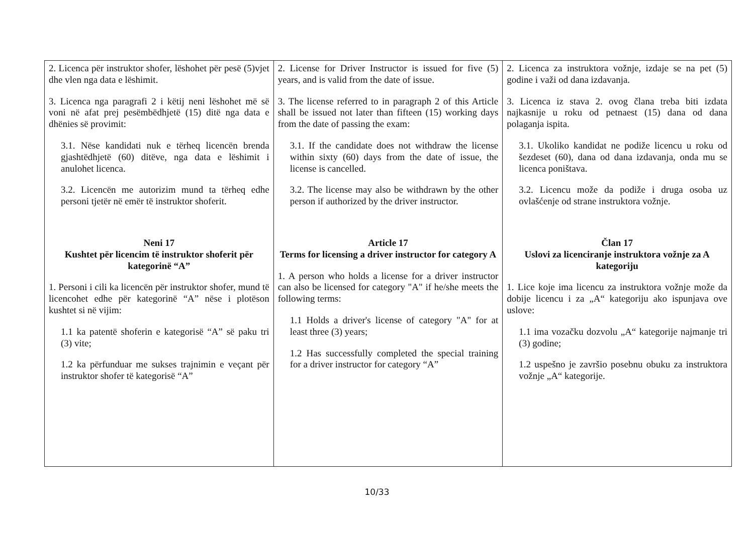| 2. Licenca për instruktor shofer, lëshohet për pesë (5)vjet dhe vlen nga data e lëshimit. 3. Licenca nga paragrafi 2 i këtij neni lëshohet më së voni në afat prej pesëmbëdhjetë (15) ditë nga data e dhënies së provimit: 3.1. Nëse kandidati nuk e tërheq licencën brenda gjashtëdhjetë (60) ditëve, nga data e lëshimit i anulohet licenca. 3.2. Licencën me autorizim mund ta tërheq edhe personi tjetër në emër të instruktor shoferit. Neni 17 Kushtet për licencim të instruktor shoferit për kategorinë “A” 1. Personi i cili ka licencën për instruktor shofer, mund të licencohet edhe për kategorinë “A” nëse i plotëson kushtet si në vijim: 1.1 ka patentë shoferin e kategorisë “A” së paku tri (3) vite; 1.2 ka përfunduar me sukses trajnimin e veçant për instruktor shofer të kategorisë “A” | 2. License for Driver Instructor is issued for five (5) years, and is valid from the date of issue. 3. The license referred to in paragraph 2 of this Article shall be issued not later than fifteen (15) working days from the date of passing the exam: 3.1. If the candidate does not withdraw the license within sixty (60) days from the date of issue, the license is cancelled. 3.2. The license may also be withdrawn by the other person if authorized by the driver instructor. Article 17 Terms for licensing a driver instructor for category A 1. A person who holds a license for a driver instructor can also be licensed for category "A" if he/she meets the following terms: 1.1 Holds a driver's license of category "A" for at least three (3) years; 1.2 Has successfully completed the special training for a driver instructor for category “A” | 2. Licenca za instruktora vožnje, izdaje se na pet (5) godine i važi od dana izdavanja. 3. Licenca iz stava 2. ovog člana treba biti izdata najkasnije u roku od petnaest (15) dana od dana polaganja ispita. 3.1. Ukoliko kandidat ne podiže licencu u roku od šezdeset (60), dana od dana izdavanja, onda mu se licenca poništava. 3.2. Licencu može da podiže i druga osoba uz ovlašćenje od strane instruktora vožnje. Član 17 Uslovi za licenciranje instruktora vožnje za A kategoriju 1. Lice koje ima licencu za instruktora vožnje može da dobije licencu i za „A“ kategoriju ako ispunjava ove uslove: 1.1 ima vozačku dozvolu „A“ kategorije najmanje tri (3) godine; 1.2 uspešno je završio posebnu obuku za instruktora vožnje „A“ kategorije. |
10/33